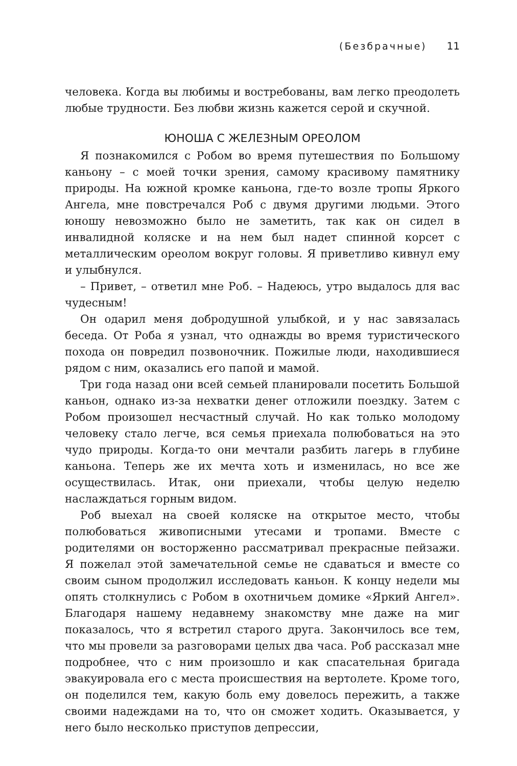(Безбрачные) 11
человека. Когда вы любимы и востребованы, вам легко преодолеть любые трудности. Без любви жизнь кажется серой и скучной.
ЮНОША С ЖЕЛЕЗНЫМ ОРЕОЛОМ
Я познакомился с Робом во время путешествия по Большому каньону – с моей точки зрения, самому красивому памятнику природы. На южной кромке каньона, где-то возле тропы Яркого Ангела, мне повстречался Роб с двумя другими людьми. Этого юношу невозможно было не заметить, так как он сидел в инвалидной коляске и на нем был надет спинной корсет с металлическим ореолом вокруг головы. Я приветливо кивнул ему и улыбнулся.
– Привет, – ответил мне Роб. – Надеюсь, утро выдалось для вас чудесным!
Он одарил меня добродушной улыбкой, и у нас завязалась беседа. От Роба я узнал, что однажды во время туристического похода он повредил позвоночник. Пожилые люди, находившиеся рядом с ним, оказались его папой и мамой.
Три года назад они всей семьей планировали посетить Большой каньон, однако из-за нехватки денег отложили поездку. Затем с Робом произошел несчастный случай. Но как только молодому человеку стало легче, вся семья приехала полюбоваться на это чудо природы. Когда-то они мечтали разбить лагерь в глубине каньона. Теперь же их мечта хоть и изменилась, но все же осуществилась. Итак, они приехали, чтобы целую неделю наслаждаться горным видом.
Роб выехал на своей коляске на открытое место, чтобы полюбоваться живописными утесами и тропами. Вместе с родителями он восторженно рассматривал прекрасные пейзажи. Я пожелал этой замечательной семье не сдаваться и вместе со своим сыном продолжил исследовать каньон. К концу недели мы опять столкнулись с Робом в охотничьем домике «Яркий Ангел». Благодаря нашему недавнему знакомству мне даже на миг показалось, что я встретил старого друга. Закончилось все тем, что мы провели за разговорами целых два часа. Роб рассказал мне подробнее, что с ним произошло и как спасательная бригада эвакуировала его с места происшествия на вертолете. Кроме того, он поделился тем, какую боль ему довелось пережить, а также своими надеждами на то, что он сможет ходить. Оказывается, у него было несколько приступов депрессии,